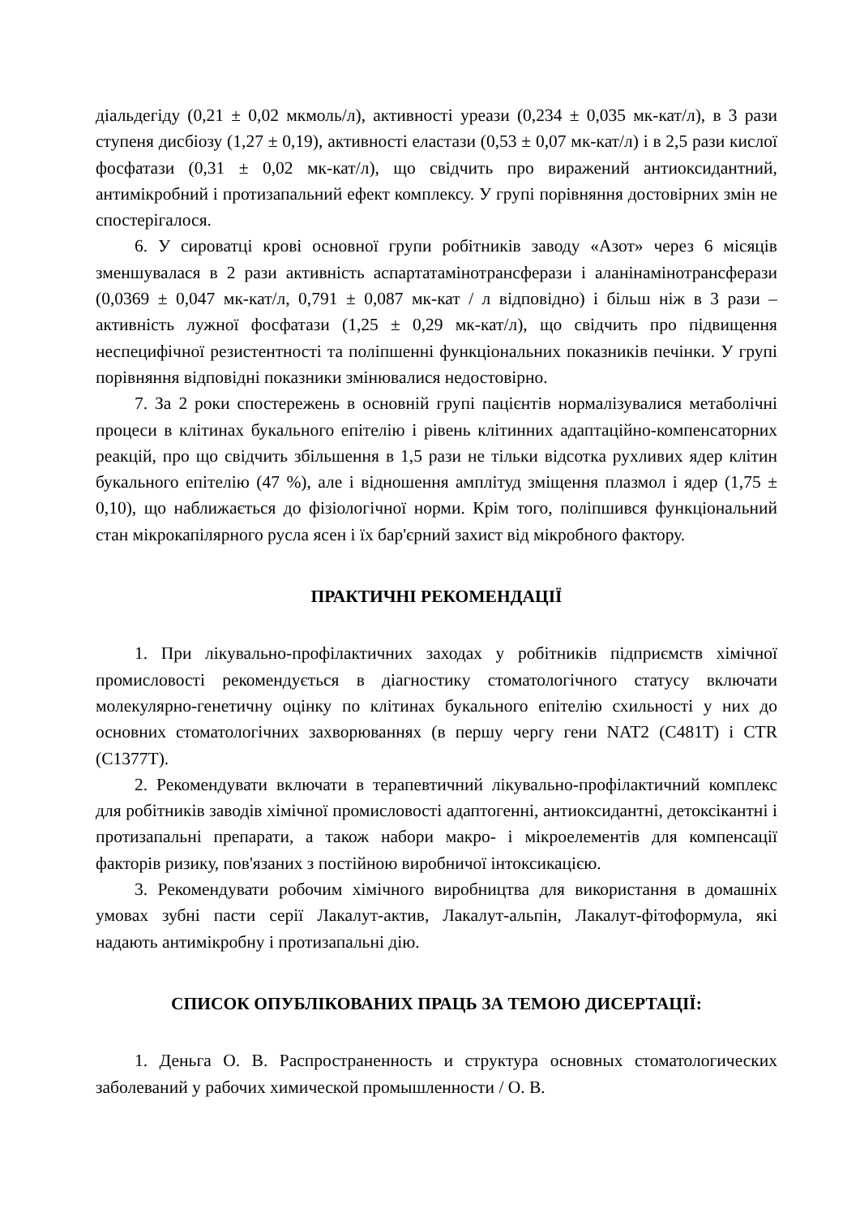діальдегіду (0,21 ± 0,02 мкмоль/л), активності уреази (0,234 ± 0,035 мк-кат/л), в 3 рази ступеня дисбіозу (1,27 ± 0,19), активності еластази (0,53 ± 0,07 мк-кат/л) і в 2,5 рази кислої фосфатази (0,31 ± 0,02 мк-кат/л), що свідчить про виражений антиоксидантний, антимікробний і протизапальний ефект комплексу. У групі порівняння достовірних змін не спостерігалося.
6. У сироватці крові основної групи робітників заводу «Азот» через 6 місяців зменшувалася в 2 рази активність аспартатамінотрансферази і аланінамінотрансферази (0,0369 ± 0,047 мк-кат/л, 0,791 ± 0,087 мк-кат / л відповідно) і більш ніж в 3 рази – активність лужної фосфатази (1,25 ± 0,29 мк-кат/л), що свідчить про підвищення неспецифічної резистентності та поліпшенні функціональних показників печінки. У групі порівняння відповідні показники змінювалися недостовірно.
7. За 2 роки спостережень в основній групі пацієнтів нормалізувалися метаболічні процеси в клітинах букального епітелію і рівень клітинних адаптаційно-компенсаторних реакцій, про що свідчить збільшення в 1,5 рази не тільки відсотка рухливих ядер клітин букального епітелію (47 %), але і відношення амплітуд зміщення плазмол і ядер (1,75 ± 0,10), що наближається до фізіологічної норми. Крім того, поліпшився функціональний стан мікрокапілярного русла ясен і їх бар'єрний захист від мікробного фактору.
ПРАКТИЧНІ РЕКОМЕНДАЦІЇ
1. При лікувально-профілактичних заходах у робітників підприємств хімічної промисловості рекомендується в діагностику стоматологічного статусу включати молекулярно-генетичну оцінку по клітинах букального епітелію схильності у них до основних стоматологічних захворюваннях (в першу чергу гени NAT2 (С481Т) і CTR (С1377Т).
2. Рекомендувати включати в терапевтичний лікувально-профілактичний комплекс для робітників заводів хімічної промисловості адаптогенні, антиоксидантні, детоксікантні і протизапальні препарати, а також набори макро- і мікроелементів для компенсації факторів ризику, пов'язаних з постійною виробничої інтоксикацією.
3. Рекомендувати робочим хімічного виробництва для використання в домашніх умовах зубні пасти серії Лакалут-актив, Лакалут-альпін, Лакалут-фітоформула, які надають антимікробну і протизапальні дію.
СПИСОК ОПУБЛІКОВАНИХ ПРАЦЬ ЗА ТЕМОЮ ДИСЕРТАЦІЇ:
1. Деньга О. В. Распространенность и структура основных стоматологических заболеваний у рабочих химической промышленности / О. В.